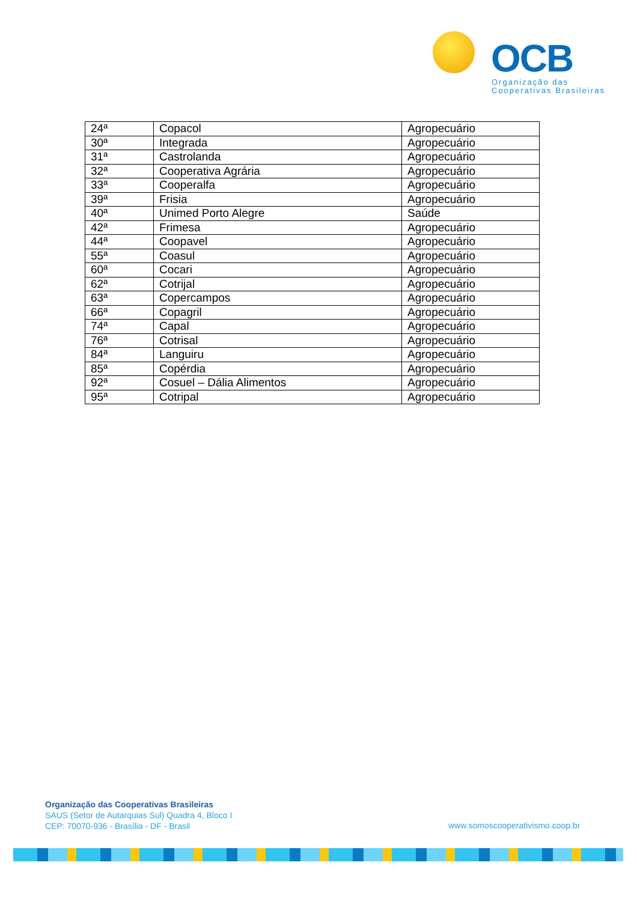OCB
Organização das
Cooperativas Brasileiras
| 24ª | Copacol | Agropecuário |
| 30ª | Integrada | Agropecuário |
| 31ª | Castrolanda | Agropecuário |
| 32ª | Cooperativa Agrária | Agropecuário |
| 33ª | Cooperalfa | Agropecuário |
| 39ª | Frisia | Agropecuário |
| 40ª | Unimed Porto Alegre | Saúde |
| 42ª | Frimesa | Agropecuário |
| 44ª | Coopavel | Agropecuário |
| 55ª | Coasul | Agropecuário |
| 60ª | Cocari | Agropecuário |
| 62ª | Cotrijal | Agropecuário |
| 63ª | Copercampos | Agropecuário |
| 66ª | Copagril | Agropecuário |
| 74ª | Capal | Agropecuário |
| 76ª | Cotrisal | Agropecuário |
| 84ª | Languiru | Agropecuário |
| 85ª | Copérdia | Agropecuário |
| 92ª | Cosuel – Dália Alimentos | Agropecuário |
| 95ª | Cotripal | Agropecuário |
Organização das Cooperativas Brasileiras
SAUS (Setor de Autarquias Sul) Quadra 4, Bloco I
CEP: 70070-936 - Brasília - DF - Brasil
www.somoscooperativismo.coop.br